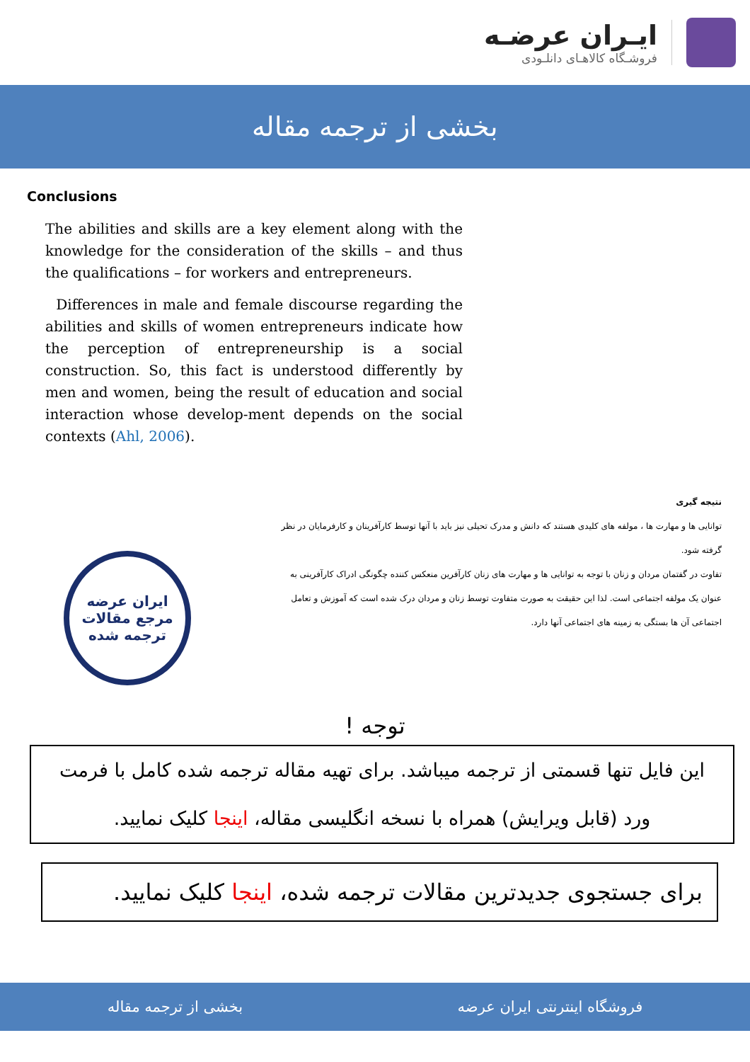ایـران عرضـه
فروشـگاه کالاهـای دانلـودی
بخشی از ترجمه مقاله
Conclusions
The abilities and skills are a key element along with the knowledge for the consideration of the skills – and thus the qualifications – for workers and entrepreneurs.
Differences in male and female discourse regarding the abilities and skills of women entrepreneurs indicate how the perception of entrepreneurship is a social construction. So, this fact is understood differently by men and women, being the result of education and social interaction whose develop-ment depends on the social contexts (Ahl, 2006).
نتیجه گیری
توانایی ها و مهارت ها ، مولفه های کلیدی هستند که دانش و مدرک تحیلی نیز باید با آنها توسط کارآفرینان و کارفرمایان در نظر گرفته شود.
تفاوت در گفتمان مردان و زنان با توجه به توانایی ها و مهارت های زنان کارآفرین منعکس کننده چگونگی ادراک کارآفرینی به عنوان یک مولفه اجتماعی است. لذا این حقیقت به صورت متفاوت توسط زنان و مردان درک شده است که آموزش و تعامل اجتماعی آن ها بستگی به زمینه های اجتماعی آنها دارد.
ایران عرضه
مرجع مقالات
ترجمه شده
توجه !
این فایل تنها قسمتی از ترجمه میباشد. برای تهیه مقاله ترجمه شده کامل با فرمت
ورد (قابل ویرایش) همراه با نسخه انگلیسی مقاله، اینجا کلیک نمایید.
برای جستجوی جدیدترین مقالات ترجمه شده، اینجا کلیک نمایید.
فروشگاه اینترنتی ایران عرضه بخشی از ترجمه مقاله